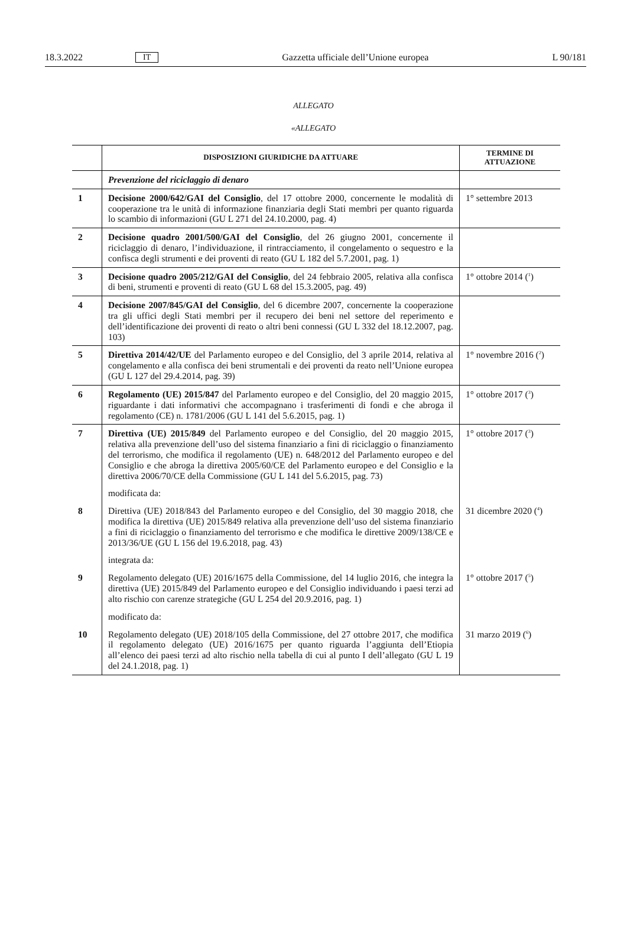18.3.2022 IT Gazzetta ufficiale dell’Unione europea L 90/181
ALLEGATO
«ALLEGATO
| | DISPOSIZIONI GIURIDICHE DA ATTUARE | TERMINE DI ATTUAZIONE |
| --- | --- | --- |
| | Prevenzione del riciclaggio di denaro | |
| 1 | Decisione 2000/642/GAI del Consiglio , del 17 ottobre 2000, concernente le modalità di cooperazione tra le unità di informazione finanziaria degli Stati membri per quanto riguarda lo scambio di informazioni (GU L 271 del 24.10.2000, pag. 4) | 1° settembre 2013 |
| 2 | Decisione quadro 2001/500/GAI del Consiglio , del 26 giugno 2001, concernente il riciclaggio di denaro, l’individuazione, il rintracciamento, il congelamento o sequestro e la confisca degli strumenti e dei proventi di reato (GU L 182 del 5.7.2001, pag. 1) | |
| 3 | Decisione quadro 2005/212/GAI del Consiglio , del 24 febbraio 2005, relativa alla confisca di beni, strumenti e proventi di reato (GU L 68 del 15.3.2005, pag. 49) | 1° ottobre 2014 (<sup>1</sup>) |
| 4 | Decisione 2007/845/GAI del Consiglio , del 6 dicembre 2007, concernente la cooperazione tra gli uffici degli Stati membri per il recupero dei beni nel settore del reperimento e dell’identificazione dei proventi di reato o altri beni connessi (GU L 332 del 18.12.2007, pag. 103) | |
| 5 | Direttiva 2014/42/UE del Parlamento europeo e del Consiglio, del 3 aprile 2014, relativa al congelamento e alla confisca dei beni strumentali e dei proventi da reato nell’Unione europea (GU L 127 del 29.4.2014, pag. 39) | 1° novembre 2016 (<sup>2</sup>) |
| 6 | Regolamento (UE) 2015/847 del Parlamento europeo e del Consiglio, del 20 maggio 2015, riguardante i dati informativi che accompagnano i trasferimenti di fondi e che abroga il regolamento (CE) n. 1781/2006 (GU L 141 del 5.6.2015, pag. 1) | 1° ottobre 2017 (<sup>3</sup>) |
| 7 | Direttiva (UE) 2015/849 del Parlamento europeo e del Consiglio, del 20 maggio 2015, relativa alla prevenzione dell’uso del sistema finanziario a fini di riciclaggio o finanziamento del terrorismo, che modifica il regolamento (UE) n. 648/2012 del Parlamento europeo e del Consiglio e che abroga la direttiva 2005/60/CE del Parlamento europeo e del Consiglio e la direttiva 2006/70/CE della Commissione (GU L 141 del 5.6.2015, pag. 73) | 1° ottobre 2017 (<sup>3</sup>) |
| | modificata da: | |
| 8 | Direttiva (UE) 2018/843 del Parlamento europeo e del Consiglio, del 30 maggio 2018, che modifica la direttiva (UE) 2015/849 relativa alla prevenzione dell’uso del sistema finanziario a fini di riciclaggio o finanziamento del terrorismo e che modifica le direttive 2009/138/CE e 2013/36/UE (GU L 156 del 19.6.2018, pag. 43) | 31 dicembre 2020 (<sup>4</sup>) |
| | integrata da: | |
| 9 | Regolamento delegato (UE) 2016/1675 della Commissione, del 14 luglio 2016, che integra la direttiva (UE) 2015/849 del Parlamento europeo e del Consiglio individuando i paesi terzi ad alto rischio con carenze strategiche (GU L 254 del 20.9.2016, pag. 1) | 1° ottobre 2017 (<sup>5</sup>) |
| | modificato da: | |
| 10 | Regolamento delegato (UE) 2018/105 della Commissione, del 27 ottobre 2017, che modifica il regolamento delegato (UE) 2016/1675 per quanto riguarda l’aggiunta dell’Etiopia all’elenco dei paesi terzi ad alto rischio nella tabella di cui al punto I dell’allegato (GU L 19 del 24.1.2018, pag. 1) | 31 marzo 2019 (<sup>6</sup>) |